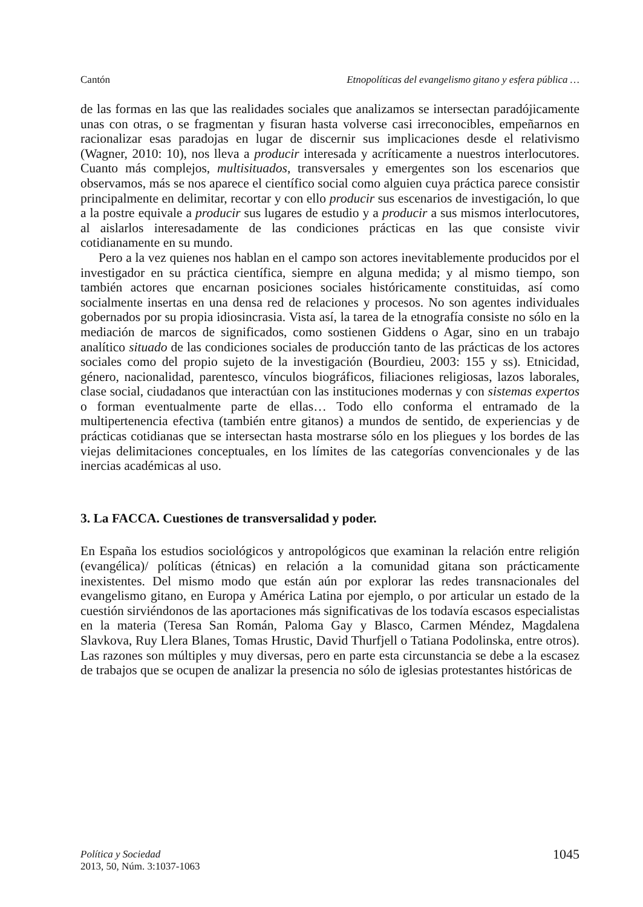Cantón Etnopolíticas del evangelismo gitano y esfera pública …
de las formas en las que las realidades sociales que analizamos se intersectan paradójicamente unas con otras, o se fragmentan y fisuran hasta volverse casi irreconocibles, empeñarnos en racionalizar esas paradojas en lugar de discernir sus implicaciones desde el relativismo (Wagner, 2010: 10), nos lleva a producir interesada y acríticamente a nuestros interlocutores. Cuanto más complejos, multisituados, transversales y emergentes son los escenarios que observamos, más se nos aparece el científico social como alguien cuya práctica parece consistir principalmente en delimitar, recortar y con ello producir sus escenarios de investigación, lo que a la postre equivale a producir sus lugares de estudio y a producir a sus mismos interlocutores, al aislarlos interesadamente de las condiciones prácticas en las que consiste vivir cotidianamente en su mundo.
Pero a la vez quienes nos hablan en el campo son actores inevitablemente producidos por el investigador en su práctica científica, siempre en alguna medida; y al mismo tiempo, son también actores que encarnan posiciones sociales históricamente constituidas, así como socialmente insertas en una densa red de relaciones y procesos. No son agentes individuales gobernados por su propia idiosincrasia. Vista así, la tarea de la etnografía consiste no sólo en la mediación de marcos de significados, como sostienen Giddens o Agar, sino en un trabajo analítico situado de las condiciones sociales de producción tanto de las prácticas de los actores sociales como del propio sujeto de la investigación (Bourdieu, 2003: 155 y ss). Etnicidad, género, nacionalidad, parentesco, vínculos biográficos, filiaciones religiosas, lazos laborales, clase social, ciudadanos que interactúan con las instituciones modernas y con sistemas expertos o forman eventualmente parte de ellas… Todo ello conforma el entramado de la multipertenencia efectiva (también entre gitanos) a mundos de sentido, de experiencias y de prácticas cotidianas que se intersectan hasta mostrarse sólo en los pliegues y los bordes de las viejas delimitaciones conceptuales, en los límites de las categorías convencionales y de las inercias académicas al uso.
3. La FACCA. Cuestiones de transversalidad y poder.
En España los estudios sociológicos y antropológicos que examinan la relación entre religión (evangélica)/ políticas (étnicas) en relación a la comunidad gitana son prácticamente inexistentes. Del mismo modo que están aún por explorar las redes transnacionales del evangelismo gitano, en Europa y América Latina por ejemplo, o por articular un estado de la cuestión sirviéndonos de las aportaciones más significativas de los todavía escasos especialistas en la materia (Teresa San Román, Paloma Gay y Blasco, Carmen Méndez, Magdalena Slavkova, Ruy Llera Blanes, Tomas Hrustic, David Thurfjell o Tatiana Podolinska, entre otros). Las razones son múltiples y muy diversas, pero en parte esta circunstancia se debe a la escasez de trabajos que se ocupen de analizar la presencia no sólo de iglesias protestantes históricas de
Política y Sociedad
2013, 50, Núm. 3:1037-1063
1045